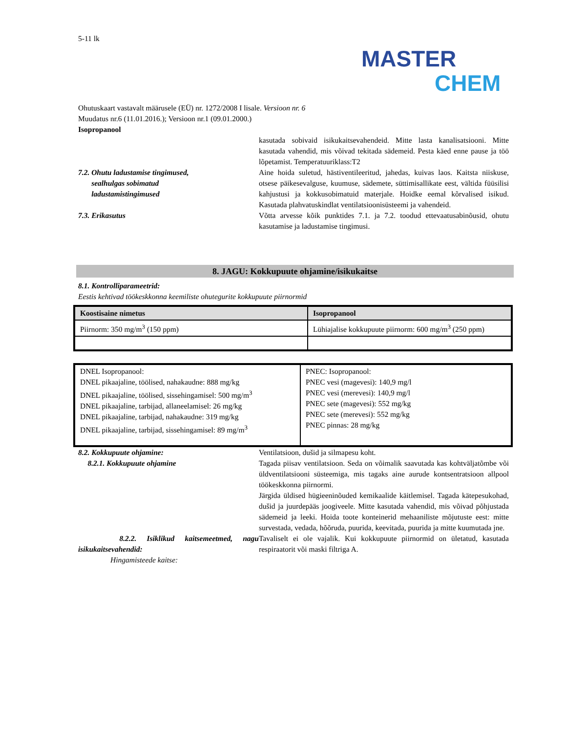MASTER
CHEM
5-11 lk
Ohutuskaart vastavalt määrusele (EÜ) nr. 1272/2008 I lisale. Versioon nr. 6
Muudatus nr.6 (11.01.2016.); Versioon nr.1 (09.01.2000.)
Isopropanool
kasutada sobivaid isikukaitsevahendeid. Mitte lasta kanalisatsiooni. Mitte kasutada vahendid, mis võivad tekitada sädemeid. Pesta käed enne pause ja töö lõpetamist. Temperatuuriklass:T2
7.2. Ohutu ladustamise tingimused,
sealhulgas sobimatud
ladustamistingimused
Aine hoida suletud, hästiventileeritud, jahedas, kuivas laos. Kaitsta niiskuse, otsese päikesevalguse, kuumuse, sädemete, süttimisallikate eest, vältida füüsilisi kahjustusi ja kokkusobimatuid materjale. Hoidke eemal kõrvalised isikud. Kasutada plahvatuskindlat ventilatsioonisüsteemi ja vahendeid.
7.3. Erikasutus Võtta arvesse kõik punktides 7.1. ja 7.2. toodud ettevaatusabinõusid, ohutu kasutamise ja ladustamise tingimusi.
8. JAGU: Kokkupuute ohjamine/isikukaitse
8.1. Kontrolliparameetrid:
Eestis kehtivad töökeskkonna keemiliste ohutegurite kokkupuute piirnormid
| Koostisaine nimetus | Isopropanool |
| --- | --- |
| Piirnorm: 350 mg/m<sup>3</sup> (150 ppm) | Lühiajalise kokkupuute piirnorm: 600 mg/m<sup>3</sup> (250 ppm) |
| DNEL Isopropanool: DNEL pikaajaline, töölised, nahakaudne: 888 mg/kg DNEL pikaajaline, töölised, sissehingamisel: 500 mg/m<sup>3</sup> DNEL pikaajaline, tarbijad, allaneelamisel: 26 mg/kg DNEL pikaajaline, tarbijad, nahakaudne: 319 mg/kg DNEL pikaajaline, tarbijad, sissehingamisel: 89 mg/m<sup>3</sup> | PNEC: Isopropanool: PNEC vesi (magevesi): 140,9 mg/l PNEC vesi (merevesi): 140,9 mg/l PNEC sete (magevesi): 552 mg/kg PNEC sete (merevesi): 552 mg/kg PNEC pinnas: 28 mg/kg |
8.2. Kokkupuute ohjamine: Ventilatsioon, dušid ja silmapesu koht.
8.2.1. Kokkupuute ohjamine Tagada piisav ventilatsioon. Seda on võimalik saavutada kas kohtväljatõmbe või üldventilatsiooni süsteemiga, mis tagaks aine aurude kontsentratsioon allpool töökeskkonna piirnormi.
Järgida üldised hügieeninõuded kemikaalide käitlemisel. Tagada kätepesukohad, dušid ja juurdepääs joogiveele. Mitte kasutada vahendid, mis võivad põhjustada sädemeid ja leeki. Hoida toote konteinerid mehaaniliste mõjutuste eest: mitte survestada, vedada, hõõruda, puurida, keevitada, puurida ja mitte kuumutada jne.
8.2.2. Isiklikud kaitsemeetmed, nagu isikukaitsevahendid:
Tavaliselt ei ole vajalik. Kui kokkupuute piirnormid on ületatud, kasutada respiraatorit või maski filtriga A.
Hingamisteede kaitse: